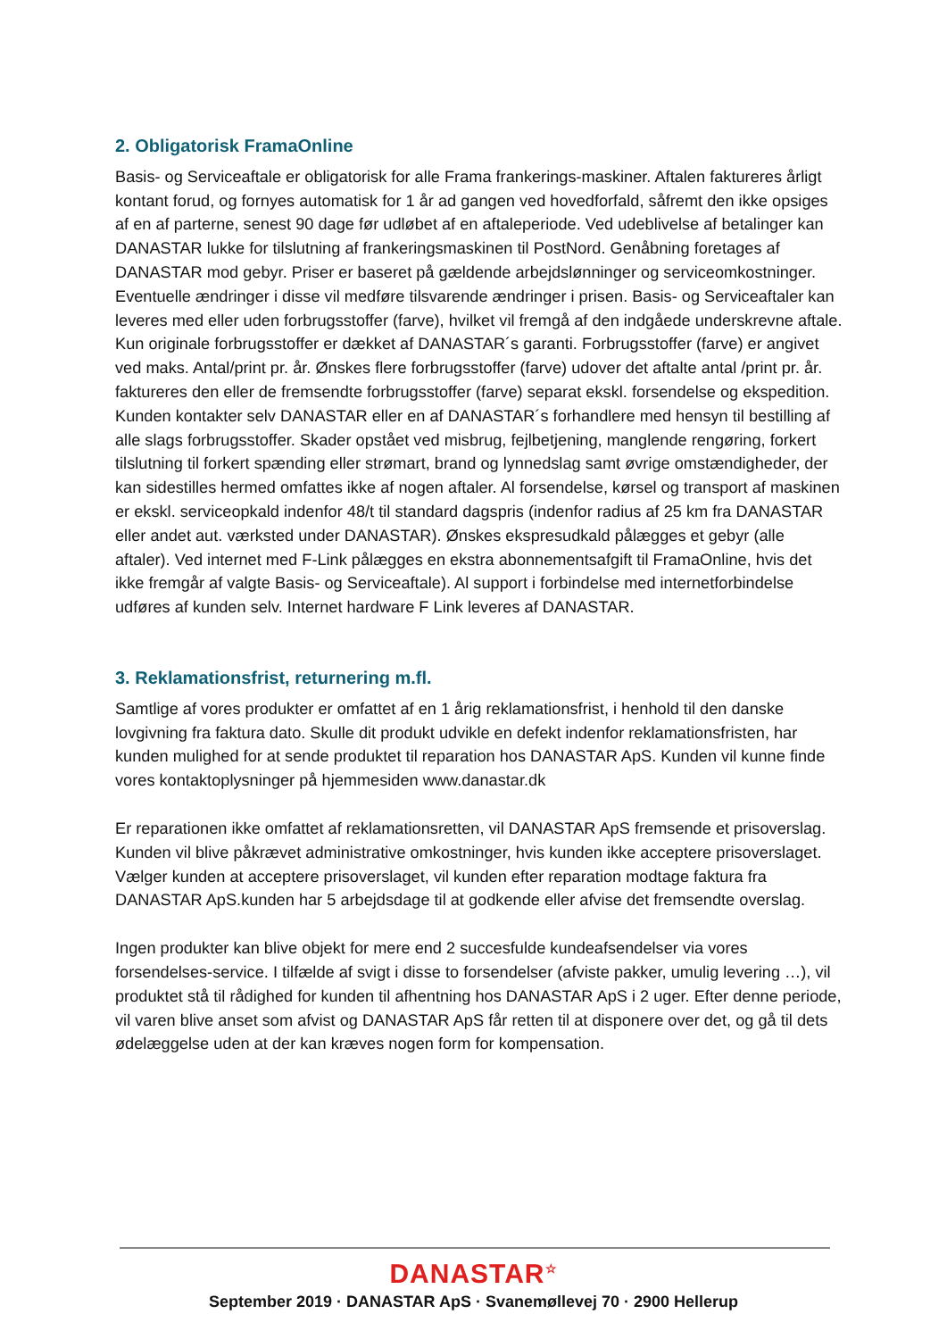2. Obligatorisk FramaOnline
Basis- og Serviceaftale er obligatorisk for alle Frama frankerings-maskiner. Aftalen faktureres årligt kontant forud, og fornyes automatisk for 1 år ad gangen ved hovedforfald, såfremt den ikke opsiges af en af parterne, senest 90 dage før udløbet af en aftaleperiode. Ved udeblivelse af betalinger kan DANASTAR lukke for tilslutning af frankeringsmaskinen til PostNord. Genåbning foretages af DANASTAR mod gebyr. Priser er baseret på gældende arbejdslønninger og serviceomkostninger. Eventuelle ændringer i disse vil medføre tilsvarende ændringer i prisen. Basis- og Serviceaftaler kan leveres med eller uden forbrugsstoffer (farve), hvilket vil fremgå af den indgåede underskrevne aftale. Kun originale forbrugsstoffer er dækket af DANASTAR´s garanti. Forbrugsstoffer (farve) er angivet ved maks. Antal/print pr. år. Ønskes flere forbrugsstoffer (farve) udover det aftalte antal /print pr. år. faktureres den eller de fremsendte forbrugsstoffer (farve) separat ekskl. forsendelse og ekspedition. Kunden kontakter selv DANASTAR eller en af DANASTAR´s forhandlere med hensyn til bestilling af alle slags forbrugsstoffer. Skader opstået ved misbrug, fejlbetjening, manglende rengøring, forkert tilslutning til forkert spænding eller strømart, brand og lynnedslag samt øvrige omstændigheder, der kan sidestilles hermed omfattes ikke af nogen aftaler. Al forsendelse, kørsel og transport af maskinen er ekskl. serviceopkald indenfor 48/t til standard dagspris (indenfor radius af 25 km fra DANASTAR eller andet aut. værksted under DANASTAR). Ønskes ekspresudkald pålægges et gebyr (alle aftaler). Ved internet med F-Link pålægges en ekstra abonnementsafgift til FramaOnline, hvis det ikke fremgår af valgte Basis- og Serviceaftale). Al support i forbindelse med internetforbindelse udføres af kunden selv. Internet hardware F Link leveres af DANASTAR.
3. Reklamationsfrist, returnering m.fl.
Samtlige af vores produkter er omfattet af en 1 årig reklamationsfrist, i henhold til den danske lovgivning fra faktura dato. Skulle dit produkt udvikle en defekt indenfor reklamationsfristen, har kunden mulighed for at sende produktet til reparation hos DANASTAR ApS. Kunden vil kunne finde vores kontaktoplysninger på hjemmesiden www.danastar.dk
Er reparationen ikke omfattet af reklamationsretten, vil DANASTAR ApS fremsende et prisoverslag. Kunden vil blive påkrævet administrative omkostninger, hvis kunden ikke acceptere prisoverslaget. Vælger kunden at acceptere prisoverslaget, vil kunden efter reparation modtage faktura fra DANASTAR ApS.kunden har 5 arbejdsdage til at godkende eller afvise det fremsendte overslag.
Ingen produkter kan blive objekt for mere end 2 succesfulde kundeafsendelser via vores forsendelses-service. I tilfælde af svigt i disse to forsendelser (afviste pakker, umulig levering …), vil produktet stå til rådighed for kunden til afhentning hos DANASTAR ApS i 2 uger. Efter denne periode, vil varen blive anset som afvist og DANASTAR ApS får retten til at disponere over det, og gå til dets ødelæggelse uden at der kan kræves nogen form for kompensation.
DANASTAR<sup>☆</sup>
September 2019 · DANASTAR ApS · Svanemøllevej 70 · 2900 Hellerup